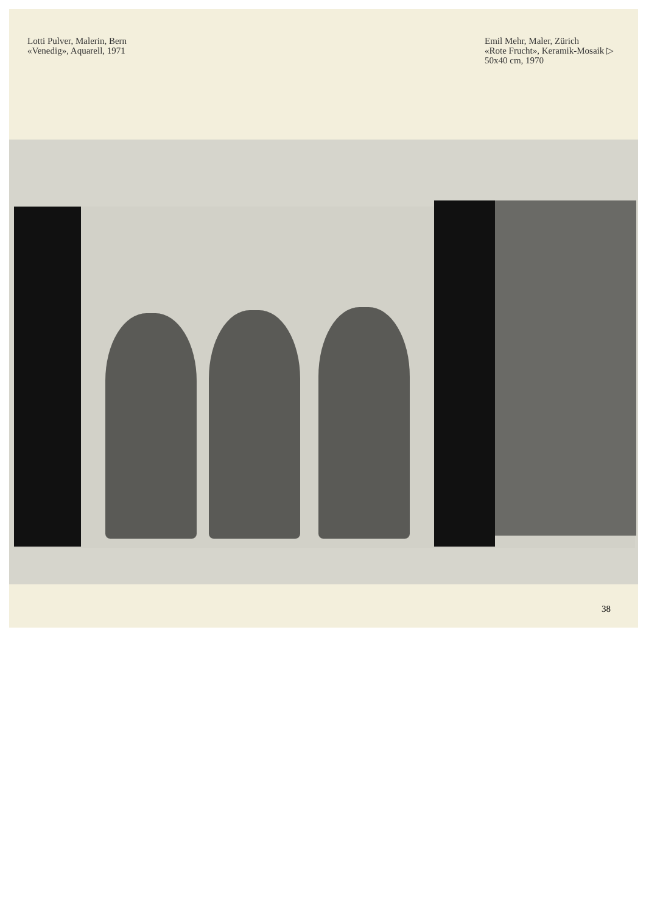Lotti Pulver, Malerin, Bern
«Venedig», Aquarell, 1971
Emil Mehr, Maler, Zürich
«Rote Frucht», Keramik-Mosaik ▷
50x40 cm, 1970
38